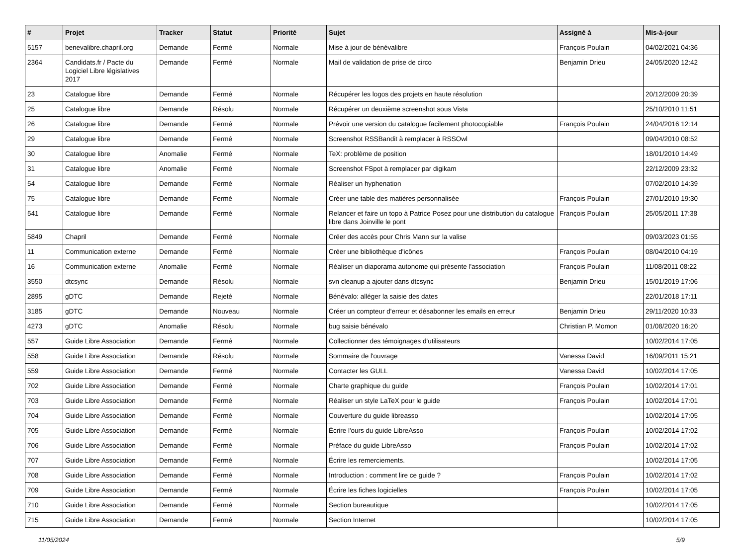| # | Projet | Tracker | Statut | Priorité | Sujet | Assigné à | Mis-à-jour |
| --- | --- | --- | --- | --- | --- | --- | --- |
| 5157 | benevalibre.chapril.org | Demande | Fermé | Normale | Mise à jour de bénévalibre | François Poulain | 04/02/2021 04:36 |
| 2364 | Candidats.fr / Pacte du Logiciel Libre législatives 2017 | Demande | Fermé | Normale | Mail de validation de prise de circo | Benjamin Drieu | 24/05/2020 12:42 |
| 23 | Catalogue libre | Demande | Fermé | Normale | Récupérer les logos des projets en haute résolution | | 20/12/2009 20:39 |
| 25 | Catalogue libre | Demande | Résolu | Normale | Récupérer un deuxième screenshot sous Vista | | 25/10/2010 11:51 |
| 26 | Catalogue libre | Demande | Fermé | Normale | Prévoir une version du catalogue facilement photocopiable | François Poulain | 24/04/2016 12:14 |
| 29 | Catalogue libre | Demande | Fermé | Normale | Screenshot RSSBandit à remplacer à RSSOwl | | 09/04/2010 08:52 |
| 30 | Catalogue libre | Anomalie | Fermé | Normale | TeX: problème de position | | 18/01/2010 14:49 |
| 31 | Catalogue libre | Anomalie | Fermé | Normale | Screenshot FSpot à remplacer par digikam | | 22/12/2009 23:32 |
| 54 | Catalogue libre | Demande | Fermé | Normale | Réaliser un hyphenation | | 07/02/2010 14:39 |
| 75 | Catalogue libre | Demande | Fermé | Normale | Créer une table des matières personnalisée | François Poulain | 27/01/2010 19:30 |
| 541 | Catalogue libre | Demande | Fermé | Normale | Relancer et faire un topo à Patrice Posez pour une distribution du catalogue libre dans Joinville le pont | François Poulain | 25/05/2011 17:38 |
| 5849 | Chapril | Demande | Fermé | Normale | Créer des accès pour Chris Mann sur la valise | | 09/03/2023 01:55 |
| 11 | Communication externe | Demande | Fermé | Normale | Créer une bibliothèque d'icônes | François Poulain | 08/04/2010 04:19 |
| 16 | Communication externe | Anomalie | Fermé | Normale | Réaliser un diaporama autonome qui présente l'association | François Poulain | 11/08/2011 08:22 |
| 3550 | dtcsync | Demande | Résolu | Normale | svn cleanup a ajouter dans dtcsync | Benjamin Drieu | 15/01/2019 17:06 |
| 2895 | gDTC | Demande | Rejeté | Normale | Bénévalo: alléger la saisie des dates | | 22/01/2018 17:11 |
| 3185 | gDTC | Demande | Nouveau | Normale | Créer un compteur d'erreur et désabonner les emails en erreur | Benjamin Drieu | 29/11/2020 10:33 |
| 4273 | gDTC | Anomalie | Résolu | Normale | bug saisie bénévalo | Christian P. Momon | 01/08/2020 16:20 |
| 557 | Guide Libre Association | Demande | Fermé | Normale | Collectionner des témoignages d'utilisateurs | | 10/02/2014 17:05 |
| 558 | Guide Libre Association | Demande | Résolu | Normale | Sommaire de l'ouvrage | Vanessa David | 16/09/2011 15:21 |
| 559 | Guide Libre Association | Demande | Fermé | Normale | Contacter les GULL | Vanessa David | 10/02/2014 17:05 |
| 702 | Guide Libre Association | Demande | Fermé | Normale | Charte graphique du guide | François Poulain | 10/02/2014 17:01 |
| 703 | Guide Libre Association | Demande | Fermé | Normale | Réaliser un style LaTeX pour le guide | François Poulain | 10/02/2014 17:01 |
| 704 | Guide Libre Association | Demande | Fermé | Normale | Couverture du guide libreasso | | 10/02/2014 17:05 |
| 705 | Guide Libre Association | Demande | Fermé | Normale | Écrire l'ours du guide LibreAsso | François Poulain | 10/02/2014 17:02 |
| 706 | Guide Libre Association | Demande | Fermé | Normale | Préface du guide LibreAsso | François Poulain | 10/02/2014 17:02 |
| 707 | Guide Libre Association | Demande | Fermé | Normale | Écrire les remerciements. | | 10/02/2014 17:05 |
| 708 | Guide Libre Association | Demande | Fermé | Normale | Introduction : comment lire ce guide ? | François Poulain | 10/02/2014 17:02 |
| 709 | Guide Libre Association | Demande | Fermé | Normale | Écrire les fiches logicielles | François Poulain | 10/02/2014 17:05 |
| 710 | Guide Libre Association | Demande | Fermé | Normale | Section bureautique | | 10/02/2014 17:05 |
| 715 | Guide Libre Association | Demande | Fermé | Normale | Section Internet | | 10/02/2014 17:05 |
11/05/2024 5/9